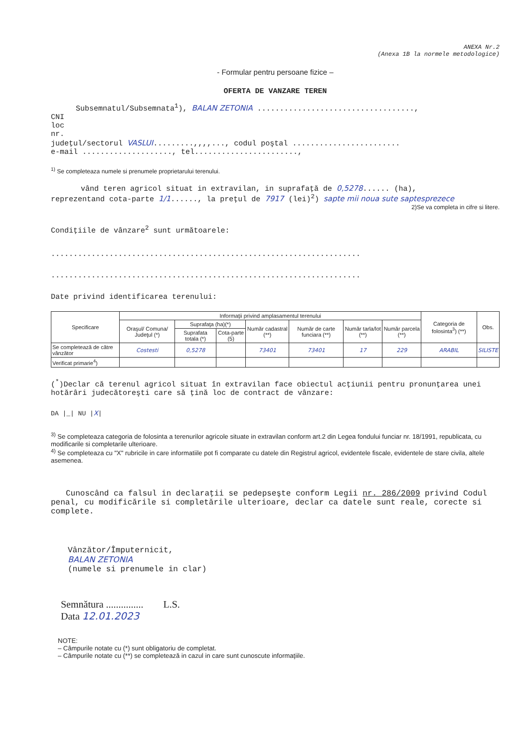ANEXA Nr.2
(Anexa 1B la normele metodologice)
- Formular pentru persoane fizice –
OFERTA DE VANZARE TEREN
Subsemnatul/Subsemnata<sup>1</sup>), BALAN ZETONIA ...................................,
CNI
loc
nr.
judeţul/sectorul VASLUI.........,,,,..., codul poştal ........................
e-mail ...................., tel.......................,
<sup>1)</sup> Se completeaza numele si prenumele proprietarului terenului.
vând teren agricol situat in extravilan, in suprafaţă de 0,5278...... (ha),
reprezentand cota-parte 1/1......, la preţul de 7917 (lei)<sup>2</sup>) sapte mii noua sute saptesprezece
2)Se va completa in cifre si litere.
Condiţiile de vânzare<sup>2</sup> sunt următoarele:
.....................................................................
.....................................................................
Date privind identificarea terenului:
| Specificare | Informaţii privind amplasamentul terenului | | | | | | | Categoria de folosinta<sup>3</sup>) (**) | Obs. |
| --- | --- | --- | --- | --- | --- | --- | --- | --- | --- |
| | Oraşul/ Comuna/ Judeţul (*) | Suprafaţa (ha)(*) | | Număr cadastral (**) | Număr de carte funciara (**) | Număr tarla/lot (**) | Număr parcela (**) | | |
| | | Suprafata totala (*) | Cota-parte (5) | | | | | | |
| Se completează de către vânzător | Costesti | 0,5278 | | 73401 | 73401 | 17 | 229 | ARABIL | SILISTE |
| Verificat primarie<sup>4</sup>) | | | | | | | | | |
(<sup>*</sup>)Declar că terenul agricol situat în extravilan face obiectul acţiunii pentru pronunţarea unei hotărâri judecătoreşti care să ţină loc de contract de vânzare:
DA |_| NU |X|
<sup>3)</sup> Se completeaza categoria de folosinta a terenurilor agricole situate in extravilan conform art.2 din Legea fondului funciar nr. 18/1991, republicata, cu modificarile si completarile ulterioare.
<sup>4)</sup> Se completeaza cu "X" rubricile in care informatiile pot fi comparate cu datele din Registrul agricol, evidentele fiscale, evidentele de stare civila, altele asemenea.
Cunoscând ca falsul in declaraţii se pedepseşte conform Legii nr. 286/2009 privind Codul penal, cu modificările si completările ulterioare, declar ca datele sunt reale, corecte si complete.
Vânzător/Împuternicit,
BALAN ZETONIA
(numele si prenumele in clar)
Semnătura ............... L.S.
Data 12.01.2023
NOTE:
– Câmpurile notate cu (*) sunt obligatoriu de completat.
– Câmpurile notate cu (**) se completează in cazul in care sunt cunoscute informaţiile.